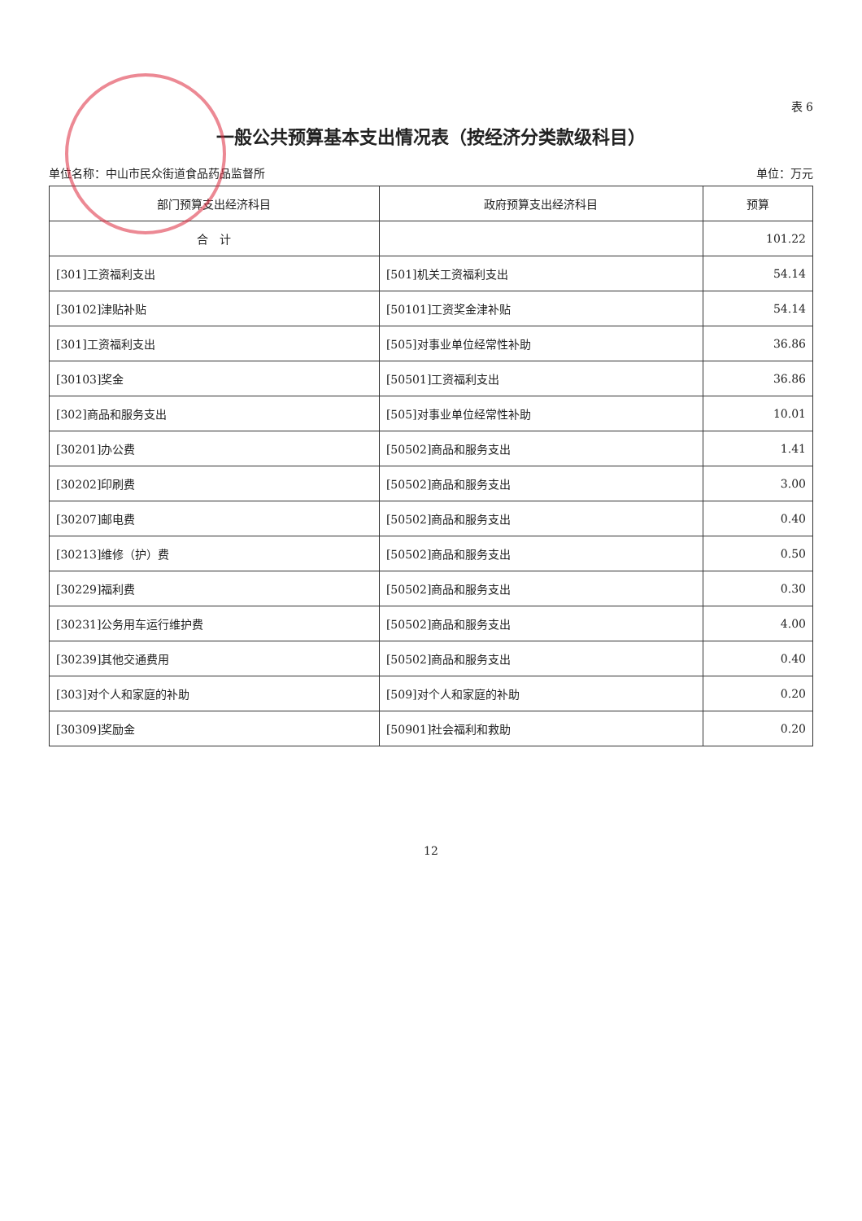表 6
一般公共预算基本支出情况表（按经济分类款级科目）
单位名称：中山市民众街道食品药品监督所 单位：万元
| 部门预算支出经济科目 | 政府预算支出经济科目 | 预算 |
| --- | --- | --- |
| 合 计 | | 101.22 |
| [301]工资福利支出 | [501]机关工资福利支出 | 54.14 |
| [30102]津贴补贴 | [50101]工资奖金津补贴 | 54.14 |
| [301]工资福利支出 | [505]对事业单位经常性补助 | 36.86 |
| [30103]奖金 | [50501]工资福利支出 | 36.86 |
| [302]商品和服务支出 | [505]对事业单位经常性补助 | 10.01 |
| [30201]办公费 | [50502]商品和服务支出 | 1.41 |
| [30202]印刷费 | [50502]商品和服务支出 | 3.00 |
| [30207]邮电费 | [50502]商品和服务支出 | 0.40 |
| [30213]维修（护）费 | [50502]商品和服务支出 | 0.50 |
| [30229]福利费 | [50502]商品和服务支出 | 0.30 |
| [30231]公务用车运行维护费 | [50502]商品和服务支出 | 4.00 |
| [30239]其他交通费用 | [50502]商品和服务支出 | 0.40 |
| [303]对个人和家庭的补助 | [509]对个人和家庭的补助 | 0.20 |
| [30309]奖励金 | [50901]社会福利和救助 | 0.20 |
12